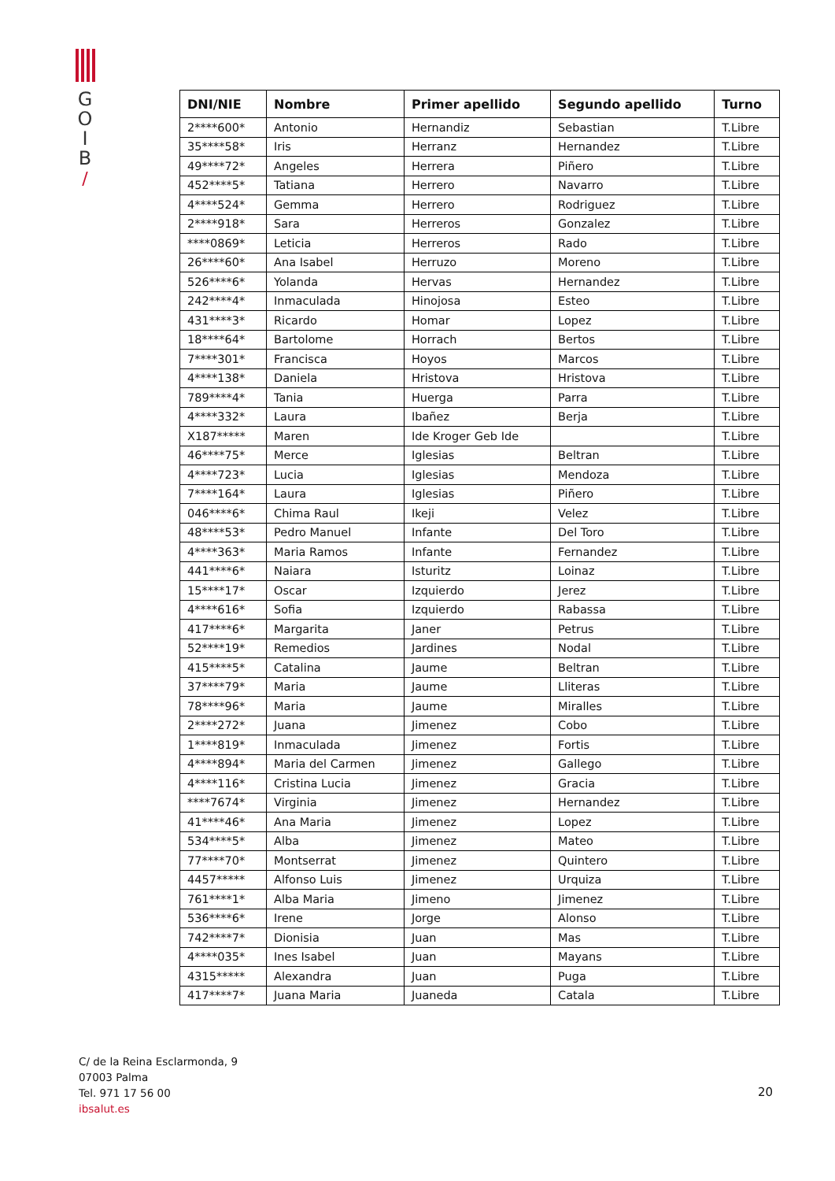G
O
I
B
/
| DNI/NIE | Nombre | Primer apellido | Segundo apellido | Turno |
| --- | --- | --- | --- | --- |
| 2****600* | Antonio | Hernandiz | Sebastian | T.Libre |
| 35****58* | Iris | Herranz | Hernandez | T.Libre |
| 49****72* | Angeles | Herrera | Piñero | T.Libre |
| 452****5* | Tatiana | Herrero | Navarro | T.Libre |
| 4****524* | Gemma | Herrero | Rodriguez | T.Libre |
| 2****918* | Sara | Herreros | Gonzalez | T.Libre |
| ****0869* | Leticia | Herreros | Rado | T.Libre |
| 26****60* | Ana Isabel | Herruzo | Moreno | T.Libre |
| 526****6* | Yolanda | Hervas | Hernandez | T.Libre |
| 242****4* | Inmaculada | Hinojosa | Esteo | T.Libre |
| 431****3* | Ricardo | Homar | Lopez | T.Libre |
| 18****64* | Bartolome | Horrach | Bertos | T.Libre |
| 7****301* | Francisca | Hoyos | Marcos | T.Libre |
| 4****138* | Daniela | Hristova | Hristova | T.Libre |
| 789****4* | Tania | Huerga | Parra | T.Libre |
| 4****332* | Laura | Ibañez | Berja | T.Libre |
| X187***** | Maren | Ide Kroger Geb Ide | | T.Libre |
| 46****75* | Merce | Iglesias | Beltran | T.Libre |
| 4****723* | Lucia | Iglesias | Mendoza | T.Libre |
| 7****164* | Laura | Iglesias | Piñero | T.Libre |
| 046****6* | Chima Raul | Ikeji | Velez | T.Libre |
| 48****53* | Pedro Manuel | Infante | Del Toro | T.Libre |
| 4****363* | Maria Ramos | Infante | Fernandez | T.Libre |
| 441****6* | Naiara | Isturitz | Loinaz | T.Libre |
| 15****17* | Oscar | Izquierdo | Jerez | T.Libre |
| 4****616* | Sofia | Izquierdo | Rabassa | T.Libre |
| 417****6* | Margarita | Janer | Petrus | T.Libre |
| 52****19* | Remedios | Jardines | Nodal | T.Libre |
| 415****5* | Catalina | Jaume | Beltran | T.Libre |
| 37****79* | Maria | Jaume | Lliteras | T.Libre |
| 78****96* | Maria | Jaume | Miralles | T.Libre |
| 2****272* | Juana | Jimenez | Cobo | T.Libre |
| 1****819* | Inmaculada | Jimenez | Fortis | T.Libre |
| 4****894* | Maria del Carmen | Jimenez | Gallego | T.Libre |
| 4****116* | Cristina Lucia | Jimenez | Gracia | T.Libre |
| ****7674* | Virginia | Jimenez | Hernandez | T.Libre |
| 41****46* | Ana Maria | Jimenez | Lopez | T.Libre |
| 534****5* | Alba | Jimenez | Mateo | T.Libre |
| 77****70* | Montserrat | Jimenez | Quintero | T.Libre |
| 4457***** | Alfonso Luis | Jimenez | Urquiza | T.Libre |
| 761****1* | Alba Maria | Jimeno | Jimenez | T.Libre |
| 536****6* | Irene | Jorge | Alonso | T.Libre |
| 742****7* | Dionisia | Juan | Mas | T.Libre |
| 4****035* | Ines Isabel | Juan | Mayans | T.Libre |
| 4315***** | Alexandra | Juan | Puga | T.Libre |
| 417****7* | Juana Maria | Juaneda | Catala | T.Libre |
C/ de la Reina Esclarmonda, 9
07003 Palma
Tel. 971 17 56 00
ibsalut.es
20